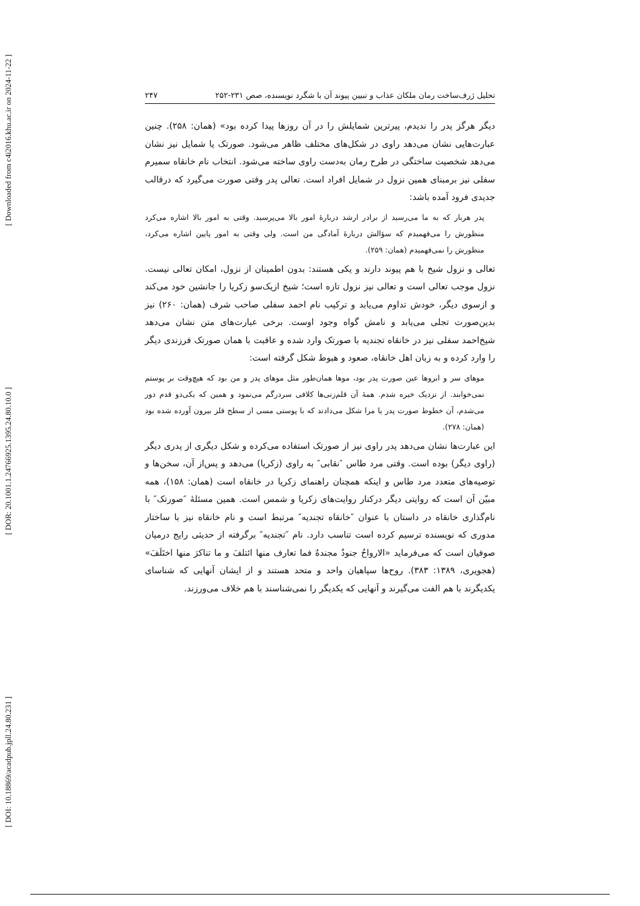[ Downloaded from c4i2016.khu.ac.ir on 2024-11-22 ]
[ DOR: 20.1001.1.24766925.1395.24.80.10.0 ]
[ DOI: 10.18869/acadpub.jpll.24.80.231 ]
تحلیل ژرف‌ساخت رمان ملکان عذاب و تبیین پیوند آن با شگرد نویسنده، صص ۲۳۱-۲۵۲ ۲۴۷
دیگر هرگز پدر را ندیدم، پیرترین شمایلش را در آن روزها پیدا کرده بود» (همان: ۲۵۸). چنین عبارت‌هایی نشان می‌دهد راوی در شکل‌های مختلف ظاهر می‌شود. صورتک یا شمایل نیز نشان می‌دهد شخصیت ساختگی در طرح رمان به‌دست راوی ساخته می‌شود. انتخاب نام خانقاه سمیرم سفلی نیز برمبنای همین نزول در شمایل افراد است. تعالی پدر وقتی صورت می‌گیرد که درقالب جدیدی فرود آمده باشد:
پدر هربار که به ما می‌رسید از برادر ارشد دربارهٔ امور بالا می‌پرسید. وقتی به امور بالا اشاره می‌کرد منظورش را می‌فهمیدم که سؤالش دربارهٔ آمادگی من است. ولی وقتی به امور پایین اشاره می‌کرد، منظورش را نمی‌فهمیدم (همان: ۲۵۹).
تعالی و نزول شیخ با هم پیوند دارند و یکی هستند: بدون اطمینان از نزول، امکان تعالی نیست. نزول موجب تعالی است و تعالی نیز نزول تازه است؛ شیخ ازیک‌سو زکریا را جانشین خود می‌کند و ازسوی دیگر، خودش تداوم می‌یابد و ترکیب نام احمد سفلی صاحب شرف (همان: ۲۶۰) نیز بدین‌صورت تجلی می‌یابد و نامش گواه وجود اوست. برخی عبارت‌های متن نشان می‌دهد شیخ‌احمد سفلی نیز در خانقاه تجندیه با صورتک وارد شده و عاقبت با همان صورتک فرزندی دیگر را وارد کرده و به زبان اهل خانقاه، صعود و هبوط شکل گرفته است:
موهای سر و ابروها عین صورت پدر بود، موها همان‌طور مثل موهای پدر و من بود که هیچ‌وقت بر پوستم نمی‌خوابند. از نزدیک خیره شدم. همهٔ آن قلم‌زنی‌ها کلافی سردرگم می‌نمود و همین که یکی‌دو قدم دور می‌شدم، آن خطوط صورت پدر یا مرا شکل می‌دادند که با پوستی مسی از سطح فلز بیرون آورده شده بود (همان: ۲۷۸).
این عبارت‌ها نشان می‌دهد پدر راوی نیز از صورتک استفاده می‌کرده و شکل دیگری از پدری دیگر (راوی دیگر) بوده است. وقتی مرد طاس ″نقابی″ به راوی (زکریا) می‌دهد و پس‌از آن، سخن‌ها و توصیه‌های متعدد مرد طاس و اینکه همچنان راهنمای زکریا در خانقاه است (همان: ۱۵۸)، همه مبیّن آن است که روایتی دیگر درکنار روایت‌های زکریا و شمس است. همین مسئلهٔ ″صورتک″ با نام‌گذاری خانقاه در داستان با عنوان ″خانقاه تجندیه″ مرتبط است و نام خانقاه نیز با ساختار مدوری که نویسنده ترسیم کرده است تناسب دارد. نام ″تجندیه″ برگرفته از حدیثی رایج درمیان صوفیان است که می‌فرماید «الارواحُ جنودٌ مجندهٌ فما تعارف منها ائتلفَ و ما تناکرَ منها اختَلَفَ» (هجویری، ۱۳۸۹: ۳۸۳). روح‌ها سپاهیان واحد و متحد هستند و از ایشان آنهایی که شناسای یکدیگرند با هم الفت می‌گیرند و آنهایی که یکدیگر را نمی‌شناسند با هم خلاف می‌ورزند.